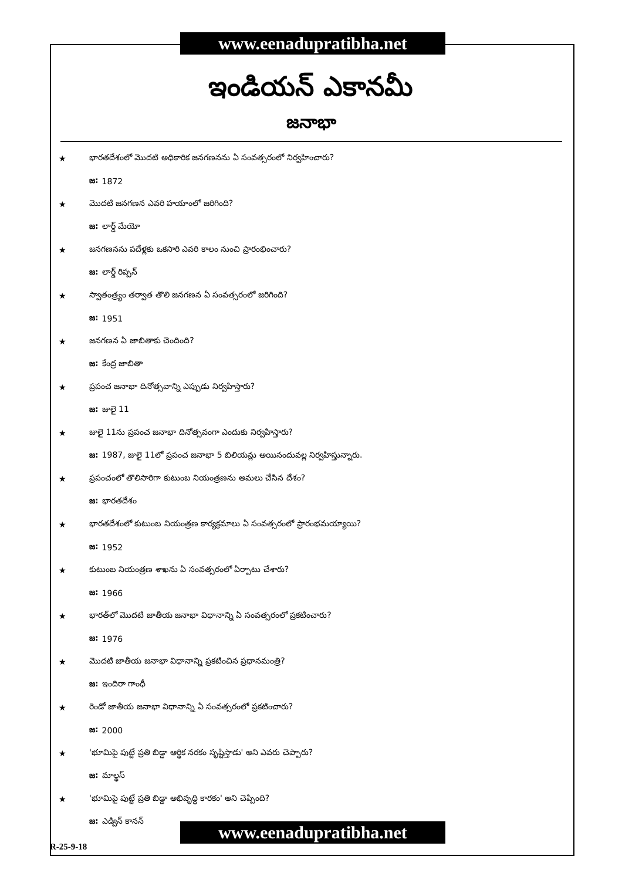www.eenadupratibha.net
ఇండియన్ ఎకానమీ
జనాభా
★ భారతదేశంలో మొదటి అధికారిక జనగణనను ఏ సంవత్సరంలో నిర్వహించారు?
జ: 1872
★ మొదటి జనగణన ఎవరి హయాంలో జరిగింది?
జ: లార్డ్ మేయో
★ జనగణనను పదేళ్లకు ఒకసారి ఎవరి కాలం నుంచి ప్రారంభించారు?
జ: లార్డ్ రిప్పన్
★ స్వాతంత్ర్యం తర్వాత తొలి జనగణన ఏ సంవత్సరంలో జరిగింది?
జ: 1951
★ జనగణన ఏ జాబితాకు చెందింది?
జ: కేంద్ర జాబితా
★ ప్రపంచ జనాభా దినోత్సవాన్ని ఎప్పుడు నిర్వహిస్తారు?
జ: జులై 11
★ జులై 11ను ప్రపంచ జనాభా దినోత్సవంగా ఎందుకు నిర్వహిస్తారు?
జ: 1987, జులై 11లో ప్రపంచ జనాభా 5 బిలియన్లు అయినందువల్ల నిర్వహిస్తున్నారు.
★ ప్రపంచంలో తొలిసారిగా కుటుంబ నియంత్రణను అమలు చేసిన దేశం?
జ: భారతదేశం
★ భారతదేశంలో కుటుంబ నియంత్రణ కార్యక్రమాలు ఏ సంవత్సరంలో ప్రారంభమయ్యాయి?
జ: 1952
★ కుటుంబ నియంత్రణ శాఖను ఏ సంవత్సరంలో ఏర్పాటు చేశారు?
జ: 1966
★ భారత్‌లో మొదటి జాతీయ జనాభా విధానాన్ని ఏ సంవత్సరంలో ప్రకటించారు?
జ: 1976
★ మొదటి జాతీయ జనాభా విధానాన్ని ప్రకటించిన ప్రధానమంత్రి?
జ: ఇందిరా గాంధీ
★ రెండో జాతీయ జనాభా విధానాన్ని ఏ సంవత్సరంలో ప్రకటించారు?
జ: 2000
★ 'భూమిపై పుట్టే ప్రతి బిడ్డా ఆర్థిక నరకం సృష్టిస్తాడు' అని ఎవరు చెప్పారు?
జ: మాల్థస్
★ 'భూమిపై పుట్టే ప్రతి బిడ్డా అభివృద్ధి కారకం' అని చెప్పింది?
జ: ఎడ్విన్ కానన్
www.eenadupratibha.net
R-25-9-18